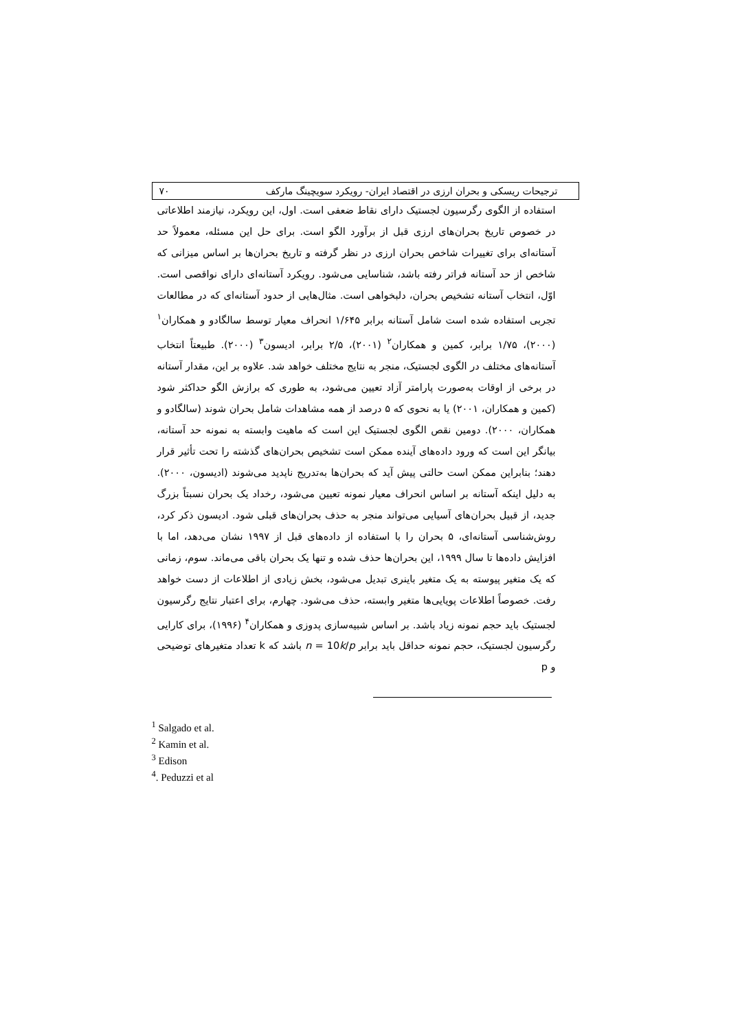ترجیحات ریسکی و بحران ارزی در اقتصاد ایران- رویکرد سویچینگ مارکف ۷۰
استفاده از الگوی رگرسیون لجستیک دارای نقاط ضعفی است. اول، این رویکرد، نیازمند اطلاعاتی در خصوص تاریخ بحران‌های ارزی قبل از برآورد الگو است. برای حل این مسئله، معمولاً حد آستانه‌ای برای تغییرات شاخص بحران ارزی در نظر گرفته و تاریخ بحران‌ها بر اساس میزانی که شاخص از حد آستانه فراتر رفته باشد، شناسایی می‌شود. رویکرد آستانه‌ای دارای نواقصی است. اوّل، انتخاب آستانه تشخیص بحران، دلبخواهی است. مثال‌هایی از حدود آستانه‌ای که در مطالعات تجربی استفاده شده است شامل آستانه برابر ۱/۶۴۵ انحراف معیار توسط سالگادو و همکاران<sup>۱</sup> (۲۰۰۰)، ۱/۷۵ برابر، کمین و همکاران<sup>۲</sup> (۲۰۰۱)، ۲/۵ برابر، ادیسون<sup>۳</sup> (۲۰۰۰). طبیعتاً انتخاب آستانه‌های مختلف در الگوی لجستیک، منجر به نتایج مختلف خواهد شد. علاوه بر این، مقدار آستانه در برخی از اوقات به‌صورت پارامتر آزاد تعیین می‌شود، به طوری که برازش الگو حداکثر شود (کمین و همکاران، ۲۰۰۱) یا به نحوی که ۵ درصد از همه مشاهدات شامل بحران شوند (سالگادو و همکاران، ۲۰۰۰). دومین نقص الگوی لجستیک این است که ماهیت وابسته به نمونه حد آستانه، بیانگر این است که ورود داده‌های آینده ممکن است تشخیص بحران‌های گذشته را تحت تأثیر قرار دهند؛ بنابراین ممکن است حالتی پیش آید که بحران‌ها به‌تدریج ناپدید می‌شوند (ادیسون، ۲۰۰۰). به دلیل اینکه آستانه بر اساس انحراف معیار نمونه تعیین می‌شود، رخداد یک بحران نسبتاً بزرگ جدید، از قبیل بحران‌های آسیایی می‌تواند منجر به حذف بحران‌های قبلی شود. ادیسون ذکر کرد، روش‌شناسی آستانه‌ای، ۵ بحران را با استفاده از داده‌های قبل از ۱۹۹۷ نشان می‌دهد، اما با افزایش داده‌ها تا سال ۱۹۹۹، این بحران‌ها حذف شده و تنها یک بحران باقی می‌ماند. سوم، زمانی که یک متغیر پیوسته به یک متغیر باینری تبدیل می‌شود، بخش زیادی از اطلاعات از دست خواهد رفت. خصوصاً اطلاعات پویایی‌ها متغیر وابسته، حذف می‌شود. چهارم، برای اعتبار نتایج رگرسیون لجستیک باید حجم نمونه زیاد باشد. بر اساس شبیه‌سازی پدوزی و همکاران<sup>۴</sup> (۱۹۹۶)، برای کارایی رگرسیون لجستیک، حجم نمونه حداقل باید برابر n = 10k/p باشد که k تعداد متغیرهای توضیحی و p
<sup>1</sup> Salgado et al.
<sup>2</sup> Kamin et al.
<sup>3</sup> Edison
<sup>4</sup>. Peduzzi et al